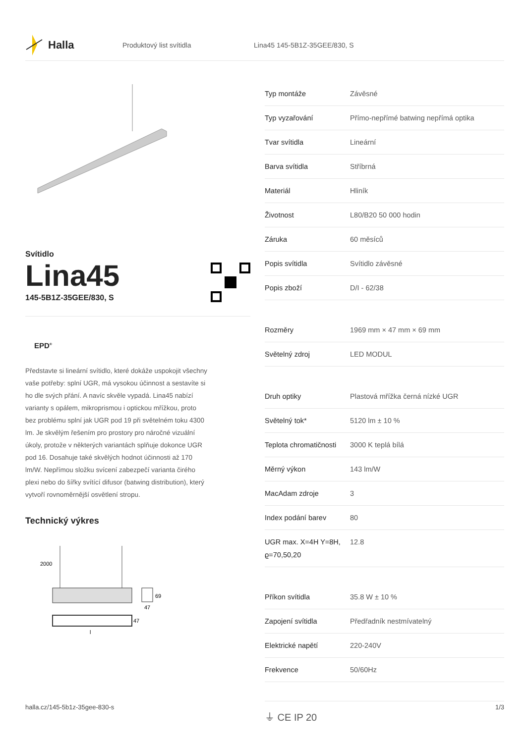Halla
Produktový list svítidla Lina45 145-5B1Z-35GEE/830, S
Svítidlo
Lina45
145-5B1Z-35GEE/830, S
EPD<sup>®</sup>
Představte si lineární svítidlo, které dokáže uspokojit všechny vaše potřeby: splní UGR, má vysokou účinnost a sestavíte si ho dle svých přání. A navíc skvěle vypadá. Lina45 nabízí varianty s opálem, mikroprismou i optickou mřížkou, proto bez problému splní jak UGR pod 19 při světelném toku 4300 lm. Je skvělým řešením pro prostory pro náročné vizuální úkoly, protože v některých variantách splňuje dokonce UGR pod 16. Dosahuje také skvělých hodnot účinnosti až 170 lm/W. Nepřímou složku svícení zabezpečí varianta čirého plexi nebo do šířky svítící difusor (batwing distribution), který vytvoří rovnoměrnější osvětlení stropu.
Technický výkres
2000
69
47
47
l
| Typ montáže | Závěsné |
| Typ vyzařování | Přímo-nepřímé batwing nepřímá optika |
| Tvar svítidla | Lineární |
| Barva svítidla | Stříbrná |
| Materiál | Hliník |
| Životnost | L80/B20 50 000 hodin |
| Záruka | 60 měsíců |
| Popis svítidla | Svítidlo závěsné |
| Popis zboží | D/I - 62/38 |
| Rozměry | 1969 mm × 47 mm × 69 mm |
| Světelný zdroj | LED MODUL |
| Druh optiky | Plastová mřížka černá nízké UGR |
| Světelný tok* | 5120 lm ± 10 % |
| Teplota chromatičnosti | 3000 K teplá bílá |
| Měrný výkon | 143 lm/W |
| MacAdam zdroje | 3 |
| Index podání barev | 80 |
| UGR max. X=4H Y=8H, ϱ=70,50,20 | 12.8 |
| Příkon svítidla | 35.8 W ± 10 % |
| Zapojení svítidla | Předřadník nestmívatelný |
| Elektrické napětí | 220-240V |
| Frekvence | 50/60Hz |
⏚ CE IP 20
halla.cz/145-5b1z-35gee-830-s
1/3